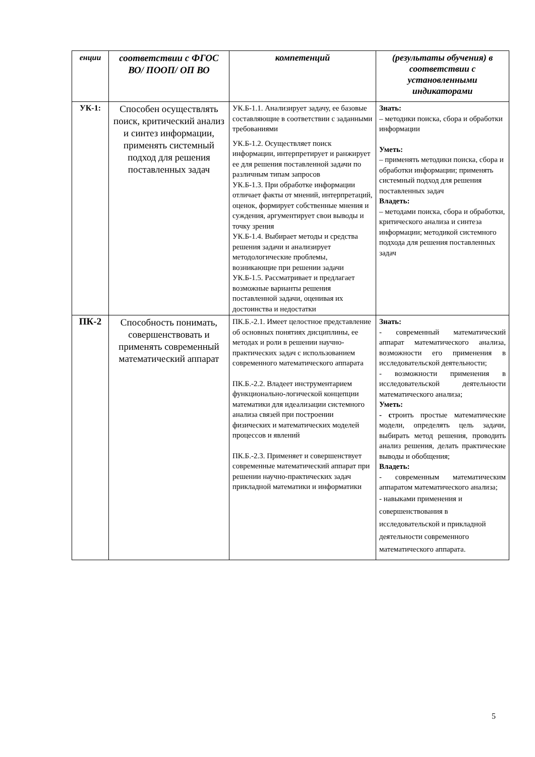| енции | соответствии с ФГОС ВО/ ПООП/ ОП ВО | компетенций | (результаты обучения) в соответствии с установленными индикаторами |
| --- | --- | --- | --- |
| УК-1: | Способен осуществлять поиск, критический анализ и синтез информации, применять системный подход для решения поставленных задач | УК.Б-1.1. Анализирует задачу, ее базовые составляющие в соответствии с заданными требованиями УК.Б-1.2. Осуществляет поиск информации, интерпретирует и ранжирует ее для решения поставленной задачи по различным типам запросов УК.Б-1.3. При обработке информации отличает факты от мнений, интерпретаций, оценок, формирует собственные мнения и суждения, аргументирует свои выводы и точку зрения УК.Б-1.4. Выбирает методы и средства решения задачи и анализирует методологические проблемы, возникающие при решении задачи УК.Б-1.5. Рассматривает и предлагает возможные варианты решения поставленной задачи, оценивая их достоинства и недостатки | Знать: – методики поиска, сбора и обработки информации Уметь: – применять методики поиска, сбора и обработки информации; применять системный подход для решения поставленных задач Владеть: – методами поиска, сбора и обработки, критического анализа и синтеза информации; методикой системного подхода для решения поставленных задач |
| ПК-2 | Способность понимать, совершенствовать и применять современный математический аппарат | ПК.Б.-2.1. Имеет целостное представление об основных понятиях дисциплины, ее методах и роли в решении научно-практических задач с использованием современного математического аппарата ПК.Б.-2.2. Владеет инструментарием функционально-логической концепции математики для идеализации системного анализа связей при построении физических и математических моделей процессов и явлений ПК.Б.-2.3. Применяет и совершенствует современные математический аппарат при решении научно-практических задач прикладной математики и информатики | Знать: - современный математический аппарат математического анализа, возможности его применения в исследовательской деятельности; - возможности применения в исследовательской деятельности математического анализа; Уметь: - с троить простые математические модели, определять цель задачи, выбирать метод решения, проводить анализ решения, делать практические выводы и обобщения; Владеть: - современным математическим аппаратом математического анализа; - навыками применения и совершенствования в исследовательской и прикладной деятельности современного математического аппарата. |
5